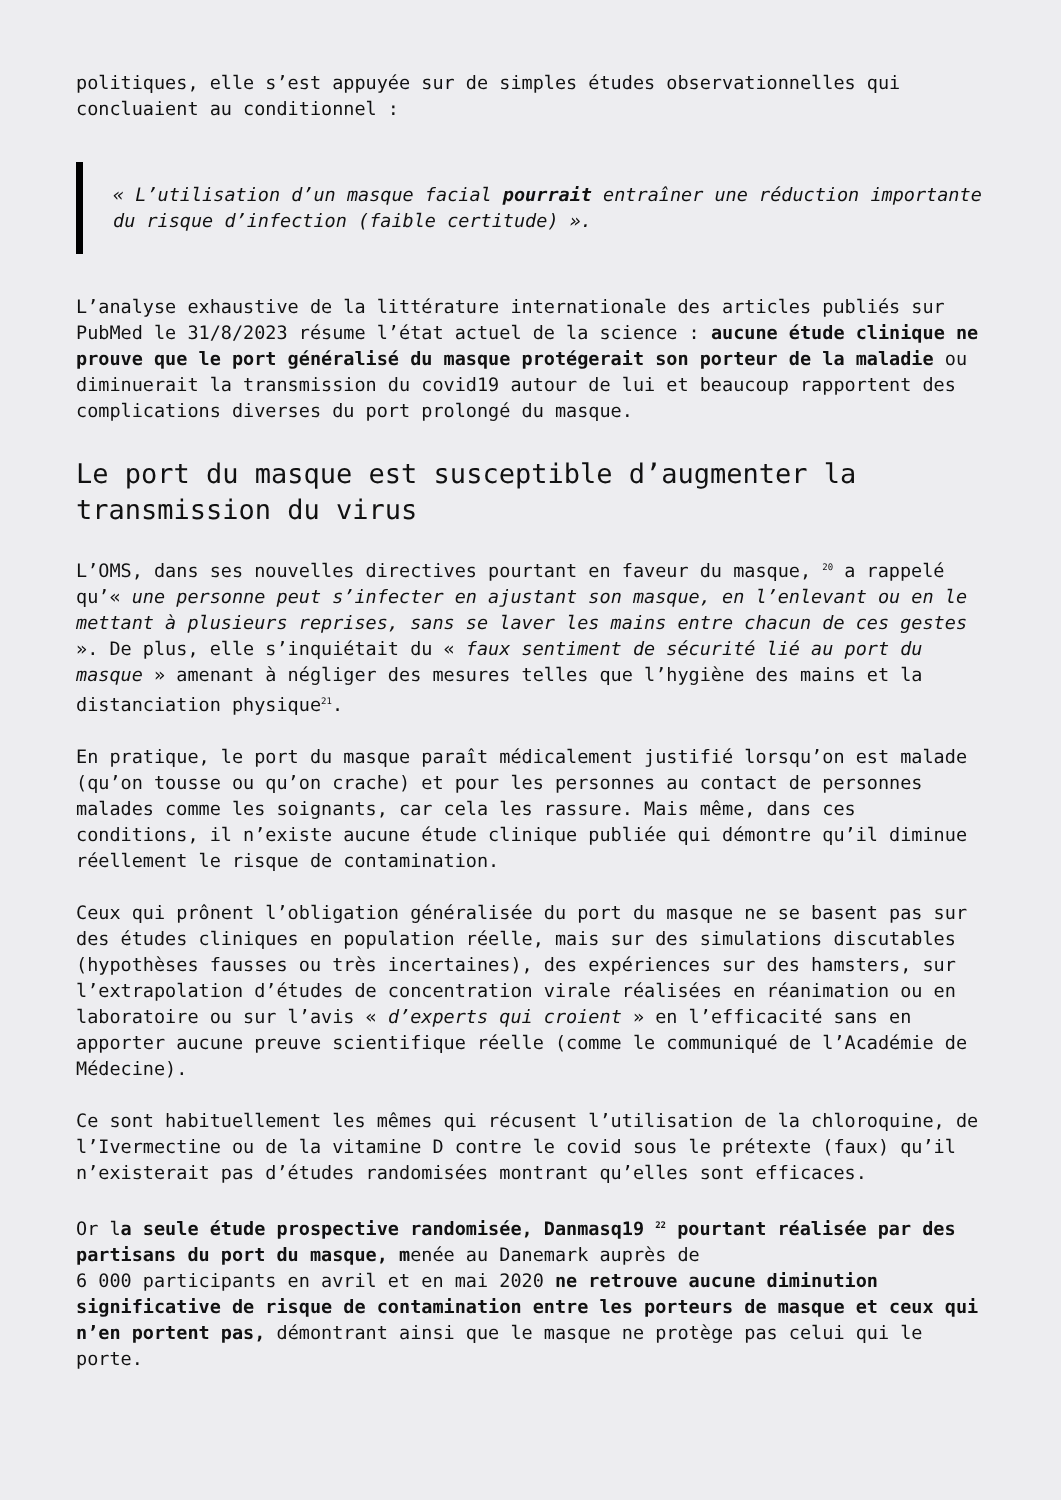politiques, elle s’est appuyée sur de simples études observationnelles qui concluaient au conditionnel :
« L’utilisation d’un masque facial pourrait entraîner une réduction importante du risque d’infection (faible certitude) ».
L’analyse exhaustive de la littérature internationale des articles publiés sur PubMed le 31/8/2023 résume l’état actuel de la science : aucune étude clinique ne prouve que le port généralisé du masque protégerait son porteur de la maladie ou diminuerait la transmission du covid19 autour de lui et beaucoup rapportent des complications diverses du port prolongé du masque.
Le port du masque est susceptible d’augmenter la transmission du virus
L’OMS, dans ses nouvelles directives pourtant en faveur du masque, <sup>20</sup> a rappelé qu’« une personne peut s’infecter en ajustant son masque, en l’enlevant ou en le mettant à plusieurs reprises, sans se laver les mains entre chacun de ces gestes ». De plus, elle s’inquiétait du « faux sentiment de sécurité lié au port du masque » amenant à négliger des mesures telles que l’hygiène des mains et la distanciation physique<sup>21</sup>.
En pratique, le port du masque paraît médicalement justifié lorsqu’on est malade (qu’on tousse ou qu’on crache) et pour les personnes au contact de personnes malades comme les soignants, car cela les rassure. Mais même, dans ces conditions, il n’existe aucune étude clinique publiée qui démontre qu’il diminue réellement le risque de contamination.
Ceux qui prônent l’obligation généralisée du port du masque ne se basent pas sur des études cliniques en population réelle, mais sur des simulations discutables (hypothèses fausses ou très incertaines), des expériences sur des hamsters, sur l’extrapolation d’études de concentration virale réalisées en réanimation ou en laboratoire ou sur l’avis « d’experts qui croient » en l’efficacité sans en apporter aucune preuve scientifique réelle (comme le communiqué de l’Académie de Médecine).
Ce sont habituellement les mêmes qui récusent l’utilisation de la chloroquine, de l’Ivermectine ou de la vitamine D contre le covid sous le prétexte (faux) qu’il n’existerait pas d’études randomisées montrant qu’elles sont efficaces.
Or la seule étude prospective randomisée, Danmasq19 <sup>22</sup> pourtant réalisée par des partisans du port du masque, menée au Danemark auprès de
6 000 participants en avril et en mai 2020 ne retrouve aucune diminution significative de risque de contamination entre les porteurs de masque et ceux qui n’en portent pas, démontrant ainsi que le masque ne protège pas celui qui le porte.